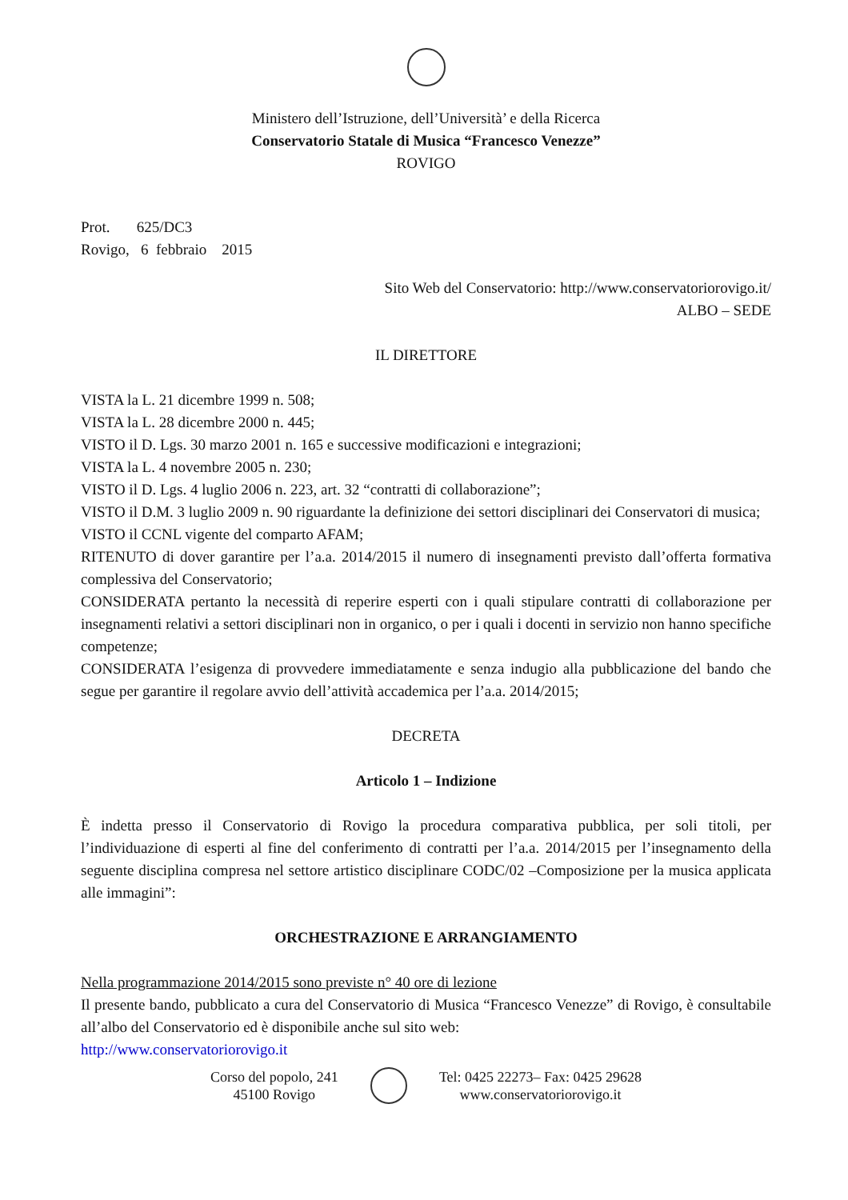Ministero dell’Istruzione, dell’Università’ e della Ricerca
Conservatorio Statale di Musica “Francesco Venezze”
ROVIGO
Prot. 625/DC3
Rovigo, 6 febbraio 2015
Sito Web del Conservatorio: http://www.conservatoriorovigo.it/
ALBO – SEDE
IL DIRETTORE
VISTA la L. 21 dicembre 1999 n. 508;
VISTA la L. 28 dicembre 2000 n. 445;
VISTO il D. Lgs. 30 marzo 2001 n. 165 e successive modificazioni e integrazioni;
VISTA la L. 4 novembre 2005 n. 230;
VISTO il D. Lgs. 4 luglio 2006 n. 223, art. 32 “contratti di collaborazione”;
VISTO il D.M. 3 luglio 2009 n. 90 riguardante la definizione dei settori disciplinari dei Conservatori di musica;
VISTO il CCNL vigente del comparto AFAM;
RITENUTO di dover garantire per l’a.a. 2014/2015 il numero di insegnamenti previsto dall’offerta formativa complessiva del Conservatorio;
CONSIDERATA pertanto la necessità di reperire esperti con i quali stipulare contratti di collaborazione per insegnamenti relativi a settori disciplinari non in organico, o per i quali i docenti in servizio non hanno specifiche competenze;
CONSIDERATA l’esigenza di provvedere immediatamente e senza indugio alla pubblicazione del bando che segue per garantire il regolare avvio dell’attività accademica per l’a.a. 2014/2015;
DECRETA
Articolo 1 – Indizione
È indetta presso il Conservatorio di Rovigo la procedura comparativa pubblica, per soli titoli, per l’individuazione di esperti al fine del conferimento di contratti per l’a.a. 2014/2015 per l’insegnamento della seguente disciplina compresa nel settore artistico disciplinare CODC/02 –Composizione per la musica applicata alle immagini”:
ORCHESTRAZIONE E ARRANGIAMENTO
Nella programmazione 2014/2015 sono previste n° 40 ore di lezione
Il presente bando, pubblicato a cura del Conservatorio di Musica “Francesco Venezze” di Rovigo, è consultabile all’albo del Conservatorio ed è disponibile anche sul sito web:
http://www.conservatoriorovigo.it
Corso del popolo, 241
45100 Rovigo
Tel: 0425 22273– Fax: 0425 29628
www.conservatoriorovigo.it